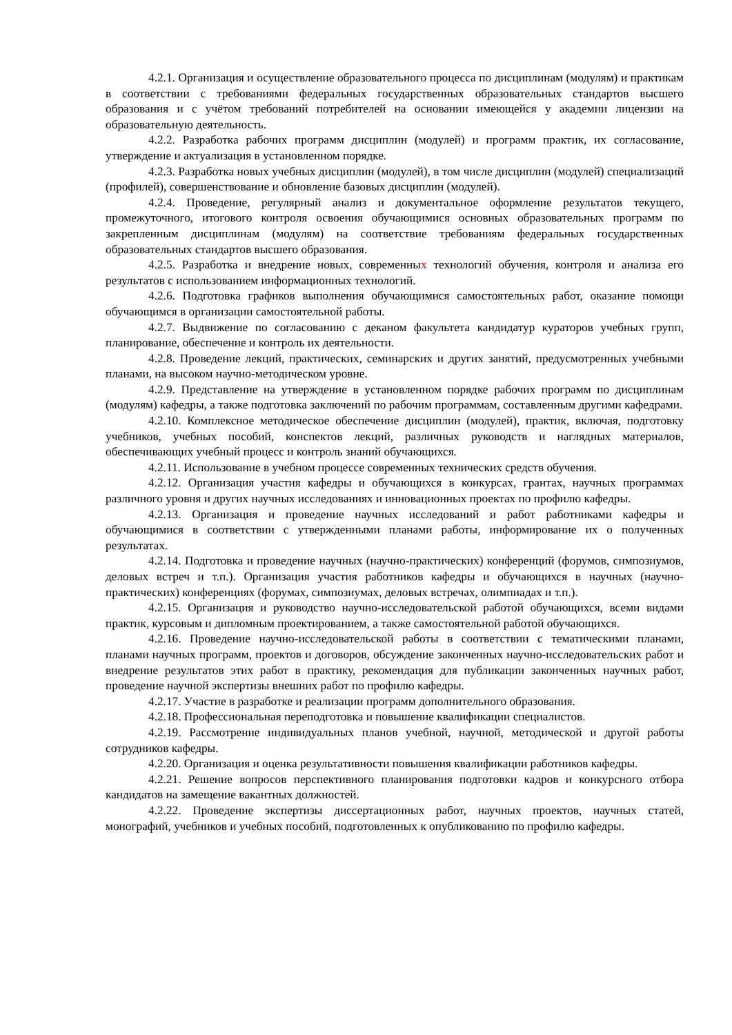4.2.1. Организация и осуществление образовательного процесса по дисциплинам (модулям) и практикам в соответствии с требованиями федеральных государственных образовательных стандартов высшего образования и с учётом требований потребителей на основании имеющейся у академии лицензии на образовательную деятельность.
4.2.2. Разработка рабочих программ дисциплин (модулей) и программ практик, их согласование, утверждение и актуализация в установленном порядке.
4.2.3. Разработка новых учебных дисциплин (модулей), в том числе дисциплин (модулей) специализаций (профилей), совершенствование и обновление базовых дисциплин (модулей).
4.2.4. Проведение, регулярный анализ и документальное оформление результатов текущего, промежуточного, итогового контроля освоения обучающимися основных образовательных программ по закрепленным дисциплинам (модулям) на соответствие требованиям федеральных государственных образовательных стандартов высшего образования.
4.2.5. Разработка и внедрение новых, современных технологий обучения, контроля и анализа его результатов с использованием информационных технологий.
4.2.6. Подготовка графиков выполнения обучающимися самостоятельных работ, оказание помощи обучающимся в организации самостоятельной работы.
4.2.7. Выдвижение по согласованию с деканом факультета кандидатур кураторов учебных групп, планирование, обеспечение и контроль их деятельности.
4.2.8. Проведение лекций, практических, семинарских и других занятий, предусмотренных учебными планами, на высоком научно-методическом уровне.
4.2.9. Представление на утверждение в установленном порядке рабочих программ по дисциплинам (модулям) кафедры, а также подготовка заключений по рабочим программам, составленным другими кафедрами.
4.2.10. Комплексное методическое обеспечение дисциплин (модулей), практик, включая, подготовку учебников, учебных пособий, конспектов лекций, различных руководств и наглядных материалов, обеспечивающих учебный процесс и контроль знаний обучающихся.
4.2.11. Использование в учебном процессе современных технических средств обучения.
4.2.12. Организация участия кафедры и обучающихся в конкурсах, грантах, научных программах различного уровня и других научных исследованиях и инновационных проектах по профилю кафедры.
4.2.13. Организация и проведение научных исследований и работ работниками кафедры и обучающимися в соответствии с утвержденными планами работы, информирование их о полученных результатах.
4.2.14. Подготовка и проведение научных (научно-практических) конференций (форумов, симпозиумов, деловых встреч и т.п.). Организация участия работников кафедры и обучающихся в научных (научно-практических) конференциях (форумах, симпозиумах, деловых встречах, олимпиадах и т.п.).
4.2.15. Организация и руководство научно-исследовательской работой обучающихся, всеми видами практик, курсовым и дипломным проектированием, а также самостоятельной работой обучающихся.
4.2.16. Проведение научно-исследовательской работы в соответствии с тематическими планами, планами научных программ, проектов и договоров, обсуждение законченных научно-исследовательских работ и внедрение результатов этих работ в практику, рекомендация для публикации законченных научных работ, проведение научной экспертизы внешних работ по профилю кафедры.
4.2.17. Участие в разработке и реализации программ дополнительного образования.
4.2.18. Профессиональная переподготовка и повышение квалификации специалистов.
4.2.19. Рассмотрение индивидуальных планов учебной, научной, методической и другой работы сотрудников кафедры.
4.2.20. Организация и оценка результативности повышения квалификации работников кафедры.
4.2.21. Решение вопросов перспективного планирования подготовки кадров и конкурсного отбора кандидатов на замещение вакантных должностей.
4.2.22. Проведение экспертизы диссертационных работ, научных проектов, научных статей, монографий, учебников и учебных пособий, подготовленных к опубликованию по профилю кафедры.